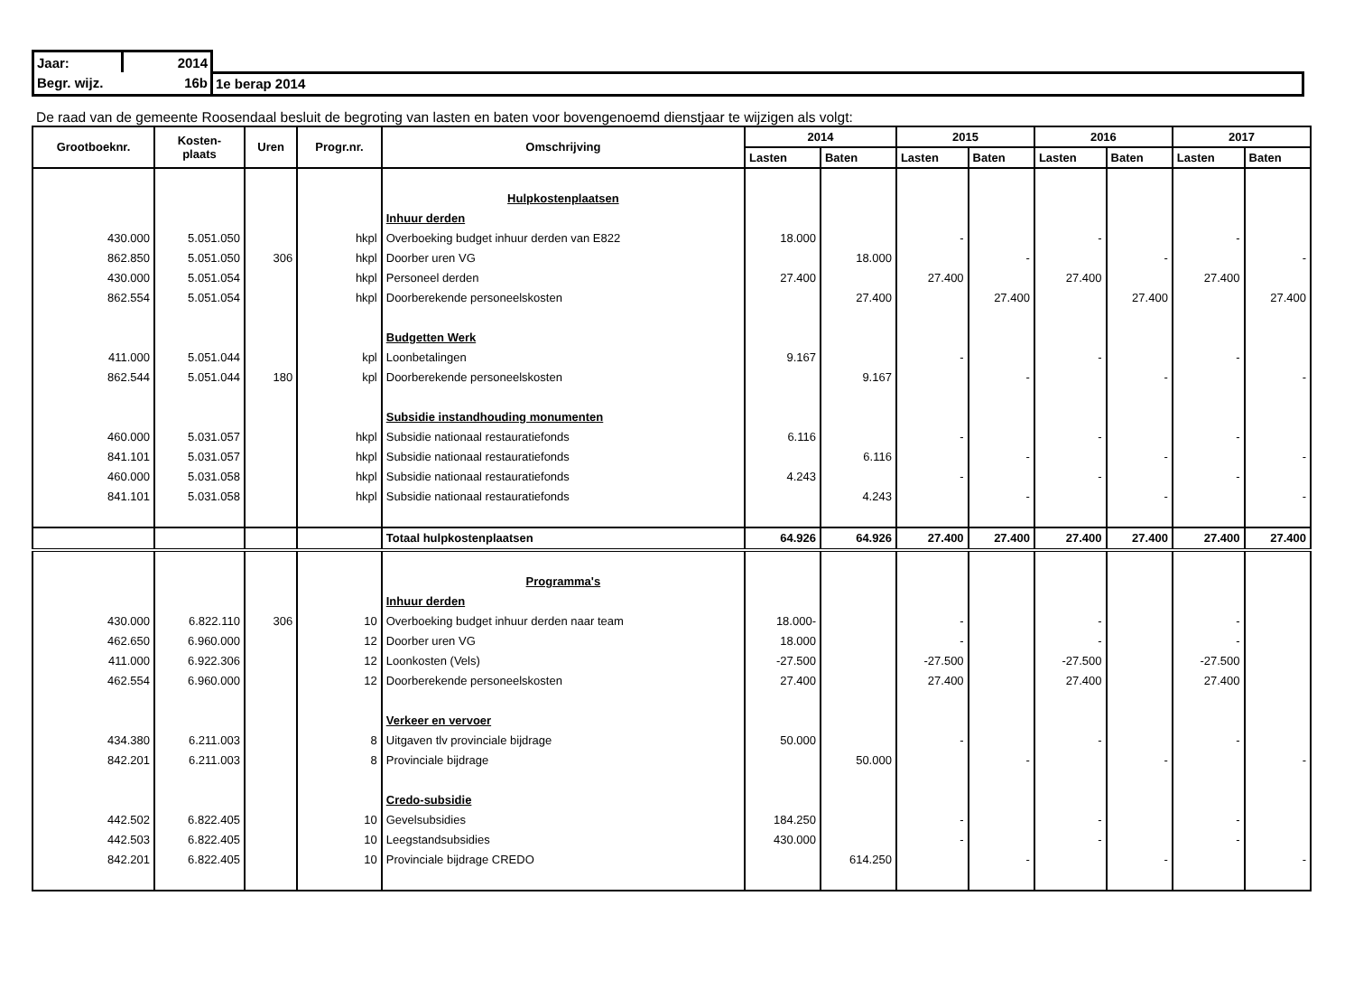| Jaar: | 2014 | |
| Begr. wijz. | 16b | 1e berap 2014 |
De raad van de gemeente Roosendaal besluit de begroting van lasten en baten voor bovengenoemd dienstjaar te wijzigen als volgt:
| Grootboeknr. | Kosten- plaats | Uren | Progr.nr. | Omschrijving | 2014 | | 2015 | | 2016 | | 2017 | |
| --- | --- | --- | --- | --- | --- | --- | --- | --- | --- | --- | --- | --- |
| | | | | | Lasten | Baten | Lasten | Baten | Lasten | Baten | Lasten | Baten |
| | | | | Hulpkostenplaatsen | | | | | | | | |
| | | | | Inhuur derden | | | | | | | | |
| 430.000 | 5.051.050 | | hkpl | Overboeking budget inhuur derden van E822 | 18.000 | | - | | - | | - | |
| 862.850 | 5.051.050 | 306 | hkpl | Doorber uren VG | | 18.000 | | - | | - | | - |
| 430.000 | 5.051.054 | | hkpl | Personeel derden | 27.400 | | 27.400 | | 27.400 | | 27.400 | |
| 862.554 | 5.051.054 | | hkpl | Doorberekende personeelskosten | | 27.400 | | 27.400 | | 27.400 | | 27.400 |
| | | | | Budgetten Werk | | | | | | | | |
| 411.000 | 5.051.044 | | kpl | Loonbetalingen | 9.167 | | - | | - | | - | |
| 862.544 | 5.051.044 | 180 | kpl | Doorberekende personeelskosten | | 9.167 | | - | | - | | - |
| | | | | Subsidie instandhouding monumenten | | | | | | | | |
| 460.000 | 5.031.057 | | hkpl | Subsidie nationaal restauratiefonds | 6.116 | | - | | - | | - | |
| 841.101 | 5.031.057 | | hkpl | Subsidie nationaal restauratiefonds | | 6.116 | | - | | - | | - |
| 460.000 | 5.031.058 | | hkpl | Subsidie nationaal restauratiefonds | 4.243 | | - | | - | | - | |
| 841.101 | 5.031.058 | | hkpl | Subsidie nationaal restauratiefonds | | 4.243 | | - | | - | | - |
| | | | | Totaal hulpkostenplaatsen | 64.926 | 64.926 | 27.400 | 27.400 | 27.400 | 27.400 | 27.400 | 27.400 |
| | | | | Programma's | | | | | | | | |
| | | | | Inhuur derden | | | | | | | | |
| 430.000 | 6.822.110 | 306 | 10 | Overboeking budget inhuur derden naar team | 18.000- | | - | | - | | - | |
| 462.650 | 6.960.000 | | 12 | Doorber uren VG | 18.000 | | - | | - | | - | |
| 411.000 | 6.922.306 | | 12 | Loonkosten (Vels) | -27.500 | | -27.500 | | -27.500 | | -27.500 | |
| 462.554 | 6.960.000 | | 12 | Doorberekende personeelskosten | 27.400 | | 27.400 | | 27.400 | | 27.400 | |
| | | | | Verkeer en vervoer | | | | | | | | |
| 434.380 | 6.211.003 | | 8 | Uitgaven tlv provinciale bijdrage | 50.000 | | - | | - | | - | |
| 842.201 | 6.211.003 | | 8 | Provinciale bijdrage | | 50.000 | | - | | - | | - |
| | | | | Credo-subsidie | | | | | | | | |
| 442.502 | 6.822.405 | | 10 | Gevelsubsidies | 184.250 | | - | | - | | - | |
| 442.503 | 6.822.405 | | 10 | Leegstandsubsidies | 430.000 | | - | | - | | - | |
| 842.201 | 6.822.405 | | 10 | Provinciale bijdrage CREDO | | 614.250 | | - | | - | | - |